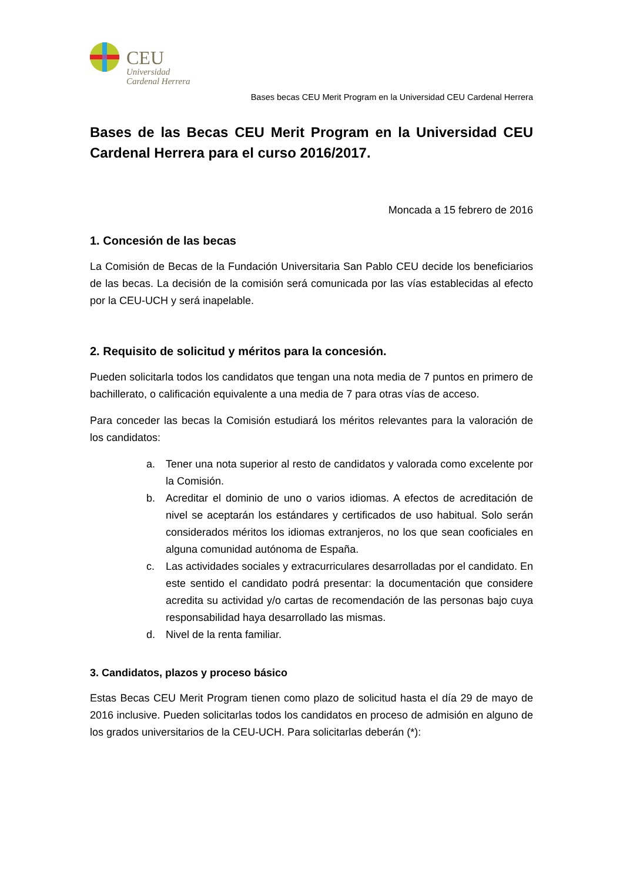CEU
Universidad
Cardenal Herrera
Bases becas CEU Merit Program en la Universidad CEU Cardenal Herrera
Bases de las Becas CEU Merit Program en la Universidad CEU Cardenal Herrera para el curso 2016/2017.
Moncada a 15 febrero de 2016
1. Concesión de las becas
La Comisión de Becas de la Fundación Universitaria San Pablo CEU decide los beneficiarios de las becas. La decisión de la comisión será comunicada por las vías establecidas al efecto por la CEU-UCH y será inapelable.
2. Requisito de solicitud y méritos para la concesión.
Pueden solicitarla todos los candidatos que tengan una nota media de 7 puntos en primero de bachillerato, o calificación equivalente a una media de 7 para otras vías de acceso.
Para conceder las becas la Comisión estudiará los méritos relevantes para la valoración de los candidatos:
a. Tener una nota superior al resto de candidatos y valorada como excelente por la Comisión.
b. Acreditar el dominio de uno o varios idiomas. A efectos de acreditación de nivel se aceptarán los estándares y certificados de uso habitual. Solo serán considerados méritos los idiomas extranjeros, no los que sean cooficiales en alguna comunidad autónoma de España.
c. Las actividades sociales y extracurriculares desarrolladas por el candidato. En este sentido el candidato podrá presentar: la documentación que considere acredita su actividad y/o cartas de recomendación de las personas bajo cuya responsabilidad haya desarrollado las mismas.
d. Nivel de la renta familiar.
3. Candidatos, plazos y proceso básico
Estas Becas CEU Merit Program tienen como plazo de solicitud hasta el día 29 de mayo de 2016 inclusive. Pueden solicitarlas todos los candidatos en proceso de admisión en alguno de los grados universitarios de la CEU-UCH. Para solicitarlas deberán (*):